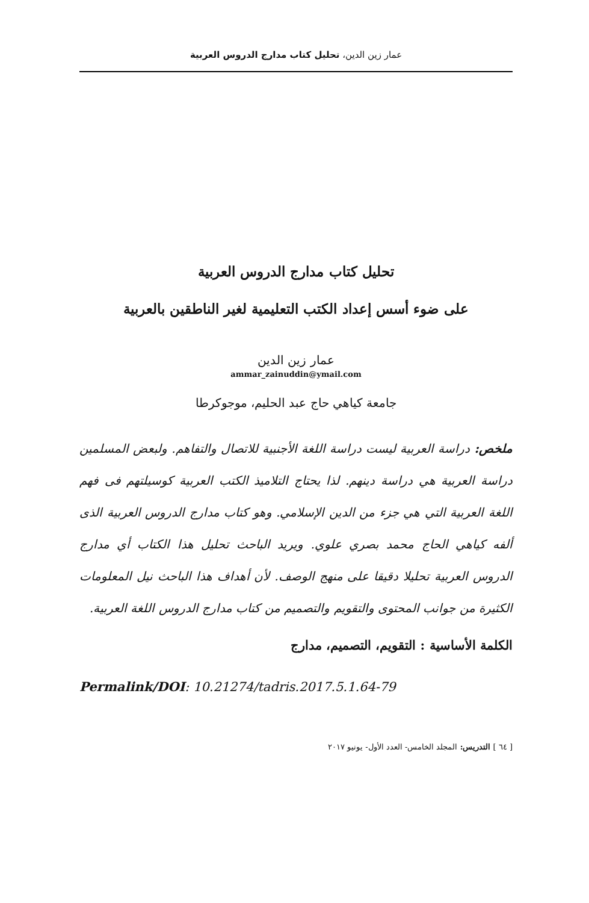عمار زين الدين، تحليل كتاب مدارج الدروس العربية
تحليل كتاب مدارج الدروس العربية
على ضوء أسس إعداد الكتب التعليمية لغير الناطقين بالعربية
عمار زين الدين
ammar_zainuddin@ymail.com
جامعة كياهي حاج عبد الحليم، موجوكرطا
ملخص: دراسة العربية ليست دراسة اللغة الأجنبية للاتصال والتفاهم. ولبعض المسلمين دراسة العربية هي دراسة دينهم. لذا يحتاج التلاميذ الكتب العربية كوسيلتهم فى فهم اللغة العربية التي هي جزء من الدين الإسلامي. وهو كتاب مدارج الدروس العربية الذى ألفه كياهي الحاج محمد بصري علوي. ويريد الباحث تحليل هذا الكتاب أي مدارج الدروس العربية تحليلا دقيقا على منهج الوصف. لأن أهداف هذا الباحث نيل المعلومات الكثيرة من جوانب المحتوى والتقويم والتصميم من كتاب مدارج الدروس اللغة العربية.
الكلمة الأساسية : التقويم، التصميم، مدارج
Permalink/DOI: 10.21274/tadris.2017.5.1.64-79
[ ٦٤ ] التدريس: المجلد الخامس- العدد الأول- يونيو ٢٠١٧